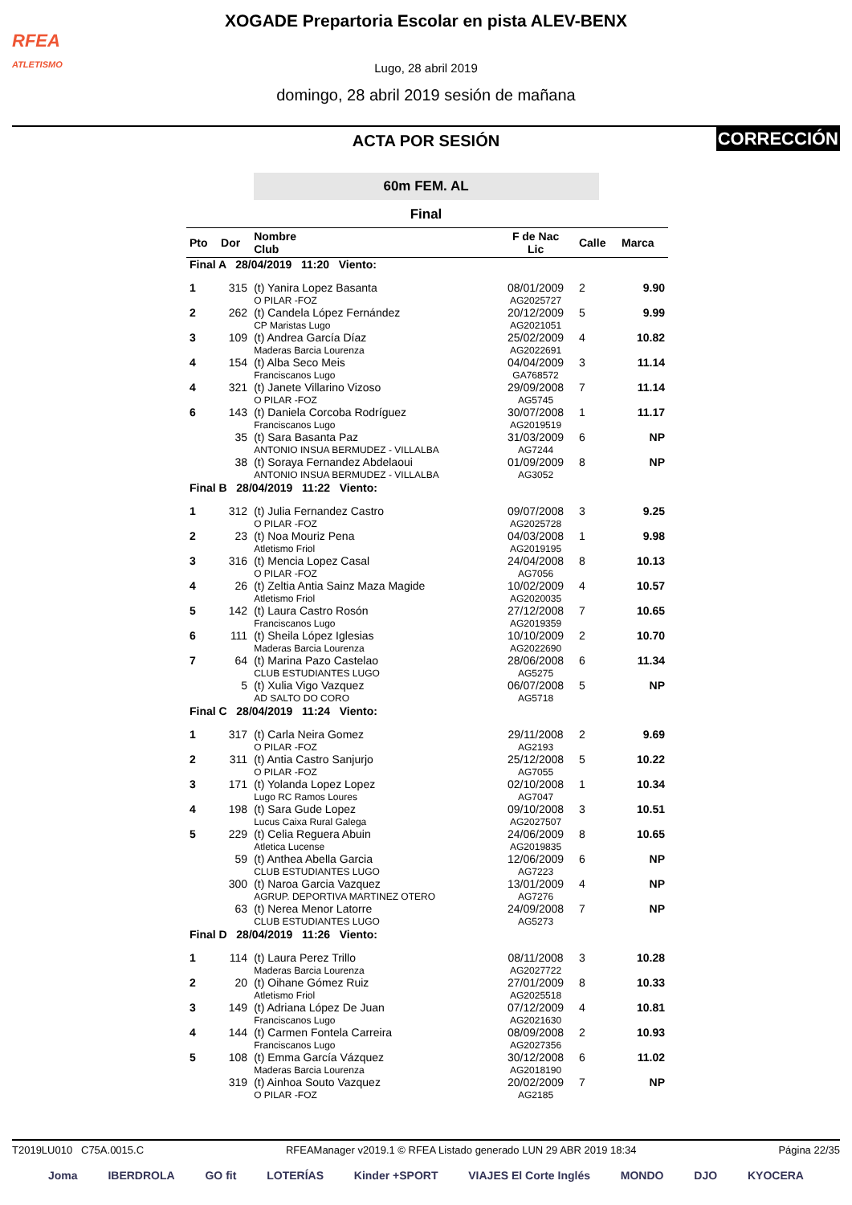RFEA
ATLETISMO
XOGADE Prepartoria Escolar en pista ALEV-BENX
Lugo, 28 abril 2019
domingo, 28 abril 2019 sesión de mañana
CORRECCIÓN
ACTA POR SESIÓN
60m FEM. AL
Final
| Pto | Dor | Nombre Club | F de Nac Lic | Calle | Marca |
| --- | --- | --- | --- | --- | --- |
| Final A 28/04/2019 11:20 Viento: | | | | | |
| 1 | 315 | (t) Yanira Lopez Basanta O PILAR -FOZ | 08/01/2009 AG2025727 | 2 | 9.90 |
| 2 | 262 | (t) Candela López Fernández CP Maristas Lugo | 20/12/2009 AG2021051 | 5 | 9.99 |
| 3 | 109 | (t) Andrea García Díaz Maderas Barcia Lourenza | 25/02/2009 AG2022691 | 4 | 10.82 |
| 4 | 154 | (t) Alba Seco Meis Franciscanos Lugo | 04/04/2009 GA768572 | 3 | 11.14 |
| 4 | 321 | (t) Janete Villarino Vizoso O PILAR -FOZ | 29/09/2008 AG5745 | 7 | 11.14 |
| 6 | 143 | (t) Daniela Corcoba Rodríguez Franciscanos Lugo | 30/07/2008 AG2019519 | 1 | 11.17 |
| | 35 | (t) Sara Basanta Paz ANTONIO INSUA BERMUDEZ - VILLALBA | 31/03/2009 AG7244 | 6 | NP |
| | 38 | (t) Soraya Fernandez Abdelaoui ANTONIO INSUA BERMUDEZ - VILLALBA | 01/09/2009 AG3052 | 8 | NP |
| Final B 28/04/2019 11:22 Viento: | | | | | |
| 1 | 312 | (t) Julia Fernandez Castro O PILAR -FOZ | 09/07/2008 AG2025728 | 3 | 9.25 |
| 2 | 23 | (t) Noa Mouriz Pena Atletismo Friol | 04/03/2008 AG2019195 | 1 | 9.98 |
| 3 | 316 | (t) Mencia Lopez Casal O PILAR -FOZ | 24/04/2008 AG7056 | 8 | 10.13 |
| 4 | 26 | (t) Zeltia Antia Sainz Maza Magide Atletismo Friol | 10/02/2009 AG2020035 | 4 | 10.57 |
| 5 | 142 | (t) Laura Castro Rosón Franciscanos Lugo | 27/12/2008 AG2019359 | 7 | 10.65 |
| 6 | 111 | (t) Sheila López Iglesias Maderas Barcia Lourenza | 10/10/2009 AG2022690 | 2 | 10.70 |
| 7 | 64 | (t) Marina Pazo Castelao CLUB ESTUDIANTES LUGO | 28/06/2008 AG5275 | 6 | 11.34 |
| | 5 | (t) Xulia Vigo Vazquez AD SALTO DO CORO | 06/07/2008 AG5718 | 5 | NP |
| Final C 28/04/2019 11:24 Viento: | | | | | |
| 1 | 317 | (t) Carla Neira Gomez O PILAR -FOZ | 29/11/2008 AG2193 | 2 | 9.69 |
| 2 | 311 | (t) Antia Castro Sanjurjo O PILAR -FOZ | 25/12/2008 AG7055 | 5 | 10.22 |
| 3 | 171 | (t) Yolanda Lopez Lopez Lugo RC Ramos Loures | 02/10/2008 AG7047 | 1 | 10.34 |
| 4 | 198 | (t) Sara Gude Lopez Lucus Caixa Rural Galega | 09/10/2008 AG2027507 | 3 | 10.51 |
| 5 | 229 | (t) Celia Reguera Abuin Atletica Lucense | 24/06/2009 AG2019835 | 8 | 10.65 |
| | 59 | (t) Anthea Abella Garcia CLUB ESTUDIANTES LUGO | 12/06/2009 AG7223 | 6 | NP |
| | 300 | (t) Naroa Garcia Vazquez AGRUP. DEPORTIVA MARTINEZ OTERO | 13/01/2009 AG7276 | 4 | NP |
| | 63 | (t) Nerea Menor Latorre CLUB ESTUDIANTES LUGO | 24/09/2008 AG5273 | 7 | NP |
| Final D 28/04/2019 11:26 Viento: | | | | | |
| 1 | 114 | (t) Laura Perez Trillo Maderas Barcia Lourenza | 08/11/2008 AG2027722 | 3 | 10.28 |
| 2 | 20 | (t) Oihane Gómez Ruiz Atletismo Friol | 27/01/2009 AG2025518 | 8 | 10.33 |
| 3 | 149 | (t) Adriana López De Juan Franciscanos Lugo | 07/12/2009 AG2021630 | 4 | 10.81 |
| 4 | 144 | (t) Carmen Fontela Carreira Franciscanos Lugo | 08/09/2008 AG2027356 | 2 | 10.93 |
| 5 | 108 | (t) Emma García Vázquez Maderas Barcia Lourenza | 30/12/2008 AG2018190 | 6 | 11.02 |
| | 319 | (t) Ainhoa Souto Vazquez O PILAR -FOZ | 20/02/2009 AG2185 | 7 | NP |
T2019LU010 C75A.0015.C RFEAManager v2019.1 © RFEA Listado generado LUN 29 ABR 2019 18:34 Página 22/35
Joma IBERDROLA GO fit LOTERÍAS Kinder +SPORT VIAJES El Corte Inglés MONDO DJO KYOCERA